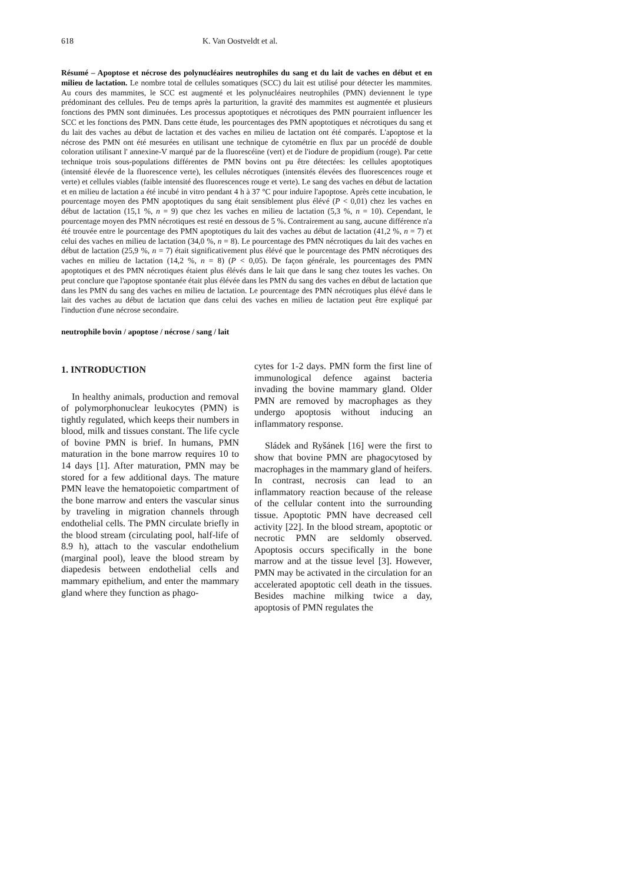618 K. Van Oostveldt et al.
Résumé – Apoptose et nécrose des polynucléaires neutrophiles du sang et du lait de vaches en début et en milieu de lactation. Le nombre total de cellules somatiques (SCC) du lait est utilisé pour détecter les mammites. Au cours des mammites, le SCC est augmenté et les polynucléaires neutrophiles (PMN) deviennent le type prédominant des cellules. Peu de temps après la parturition, la gravité des mammites est augmentée et plusieurs fonctions des PMN sont diminuées. Les processus apoptotiques et nécrotiques des PMN pourraient influencer les SCC et les fonctions des PMN. Dans cette étude, les pourcentages des PMN apoptotiques et nécrotiques du sang et du lait des vaches au début de lactation et des vaches en milieu de lactation ont été comparés. L'apoptose et la nécrose des PMN ont été mesurées en utilisant une technique de cytométrie en flux par un procédé de double coloration utilisant l' annexine-V marqué par de la fluorescéine (vert) et de l'iodure de propidium (rouge). Par cette technique trois sous-populations différentes de PMN bovins ont pu être détectées: les cellules apoptotiques (intensité élevée de la fluorescence verte), les cellules nécrotiques (intensités élevées des fluorescences rouge et verte) et cellules viables (faible intensité des fluorescences rouge et verte). Le sang des vaches en début de lactation et en milieu de lactation a été incubé in vitro pendant 4 h à 37 °C pour induire l'apoptose. Après cette incubation, le pourcentage moyen des PMN apoptotiques du sang était sensiblement plus élévé (P < 0,01) chez les vaches en début de lactation (15,1 %, n = 9) que chez les vaches en milieu de lactation (5,3 %, n = 10). Cependant, le pourcentage moyen des PMN nécrotiques est resté en dessous de 5 %. Contrairement au sang, aucune différence n'a été trouvée entre le pourcentage des PMN apoptotiques du lait des vaches au début de lactation (41,2 %, n = 7) et celui des vaches en milieu de lactation (34,0 %, n = 8). Le pourcentage des PMN nécrotiques du lait des vaches en début de lactation (25,9 %, n = 7) était significativement plus élévé que le pourcentage des PMN nécrotiques des vaches en milieu de lactation (14,2 %, n = 8) (P < 0,05). De façon générale, les pourcentages des PMN apoptotiques et des PMN nécrotiques étaient plus élévés dans le lait que dans le sang chez toutes les vaches. On peut conclure que l'apoptose spontanée était plus élévée dans les PMN du sang des vaches en début de lactation que dans les PMN du sang des vaches en milieu de lactation. Le pourcentage des PMN nécrotiques plus élévé dans le lait des vaches au début de lactation que dans celui des vaches en milieu de lactation peut être expliqué par l'induction d'une nécrose secondaire.
neutrophile bovin / apoptose / nécrose / sang / lait
1. INTRODUCTION
In healthy animals, production and removal of polymorphonuclear leukocytes (PMN) is tightly regulated, which keeps their numbers in blood, milk and tissues constant. The life cycle of bovine PMN is brief. In humans, PMN maturation in the bone marrow requires 10 to 14 days [1]. After maturation, PMN may be stored for a few additional days. The mature PMN leave the hematopoietic compartment of the bone marrow and enters the vascular sinus by traveling in migration channels through endothelial cells. The PMN circulate briefly in the blood stream (circulating pool, half-life of 8.9 h), attach to the vascular endothelium (marginal pool), leave the blood stream by diapedesis between endothelial cells and mammary epithelium, and enter the mammary gland where they function as phago-
cytes for 1-2 days. PMN form the first line of immunological defence against bacteria invading the bovine mammary gland. Older PMN are removed by macrophages as they undergo apoptosis without inducing an inflammatory response.
Sládek and Ryšánek [16] were the first to show that bovine PMN are phagocytosed by macrophages in the mammary gland of heifers. In contrast, necrosis can lead to an inflammatory reaction because of the release of the cellular content into the surrounding tissue. Apoptotic PMN have decreased cell activity [22]. In the blood stream, apoptotic or necrotic PMN are seldomly observed. Apoptosis occurs specifically in the bone marrow and at the tissue level [3]. However, PMN may be activated in the circulation for an accelerated apoptotic cell death in the tissues. Besides machine milking twice a day, apoptosis of PMN regulates the